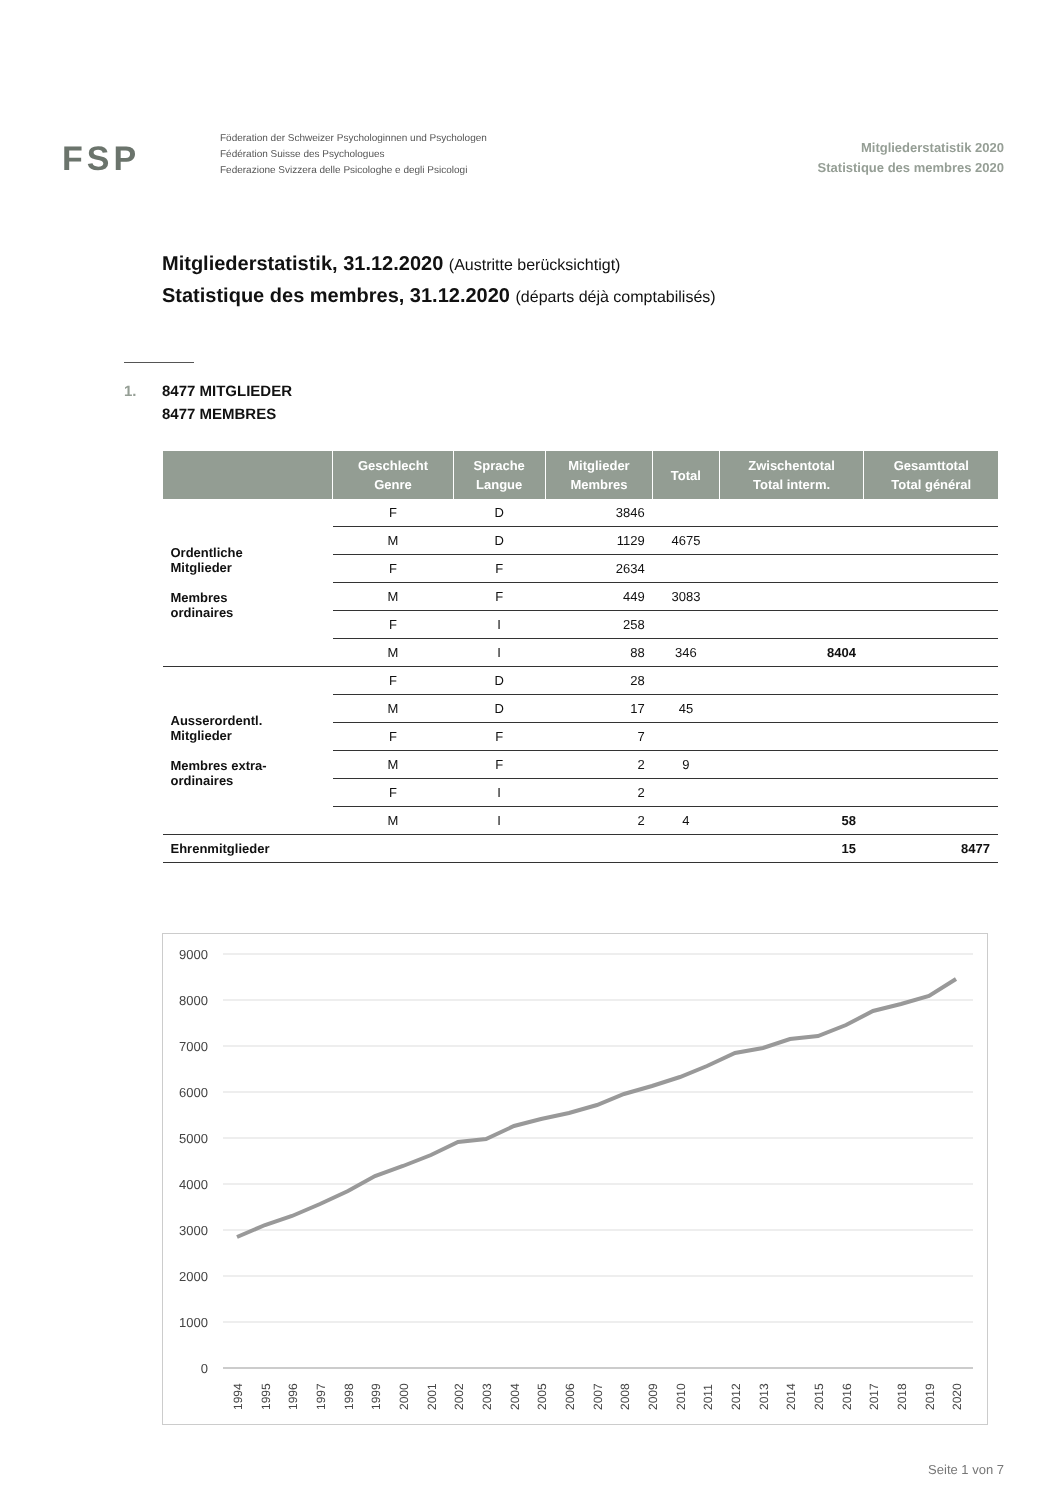FSP
Föderation der Schweizer Psychologinnen und Psychologen
Fédération Suisse des Psychologues
Federazione Svizzera delle Psicologhe e degli Psicologi
Mitgliederstatistik 2020
Statistique des membres 2020
Mitgliederstatistik, 31.12.2020 (Austritte berücksichtigt)
Statistique des membres, 31.12.2020 (départs déjà comptabilisés)
1. 8477 MITGLIEDER
8477 MEMBRES
| | Geschlecht Genre | Sprache Langue | Mitglieder Membres | Total | Zwischentotal Total interm. | Gesamttotal Total général |
| --- | --- | --- | --- | --- | --- | --- |
| Ordentliche Mitglieder Membres ordinaires | F | D | 3846 | | | |
| | M | D | 1129 | 4675 | | |
| | F | F | 2634 | | | |
| | M | F | 449 | 3083 | | |
| | F | I | 258 | | | |
| | M | I | 88 | 346 | 8404 | |
| Ausserordentl. Mitglieder Membres extra- ordinaires | F | D | 28 | | | |
| | M | D | 17 | 45 | | |
| | F | F | 7 | | | |
| | M | F | 2 | 9 | | |
| | F | I | 2 | | | |
| | M | I | 2 | 4 | 58 | |
| Ehrenmitglieder | | | | | 15 | 8477 |
9000
8000
7000
6000
5000
4000
3000
2000
1000
0
1994
1995
1996
1997
1998
1999
2000
2001
2002
2003
2004
2005
2006
2007
2008
2009
2010
2011
2012
2013
2014
2015
2016
2017
2018
2019
2020
Seite 1 von 7